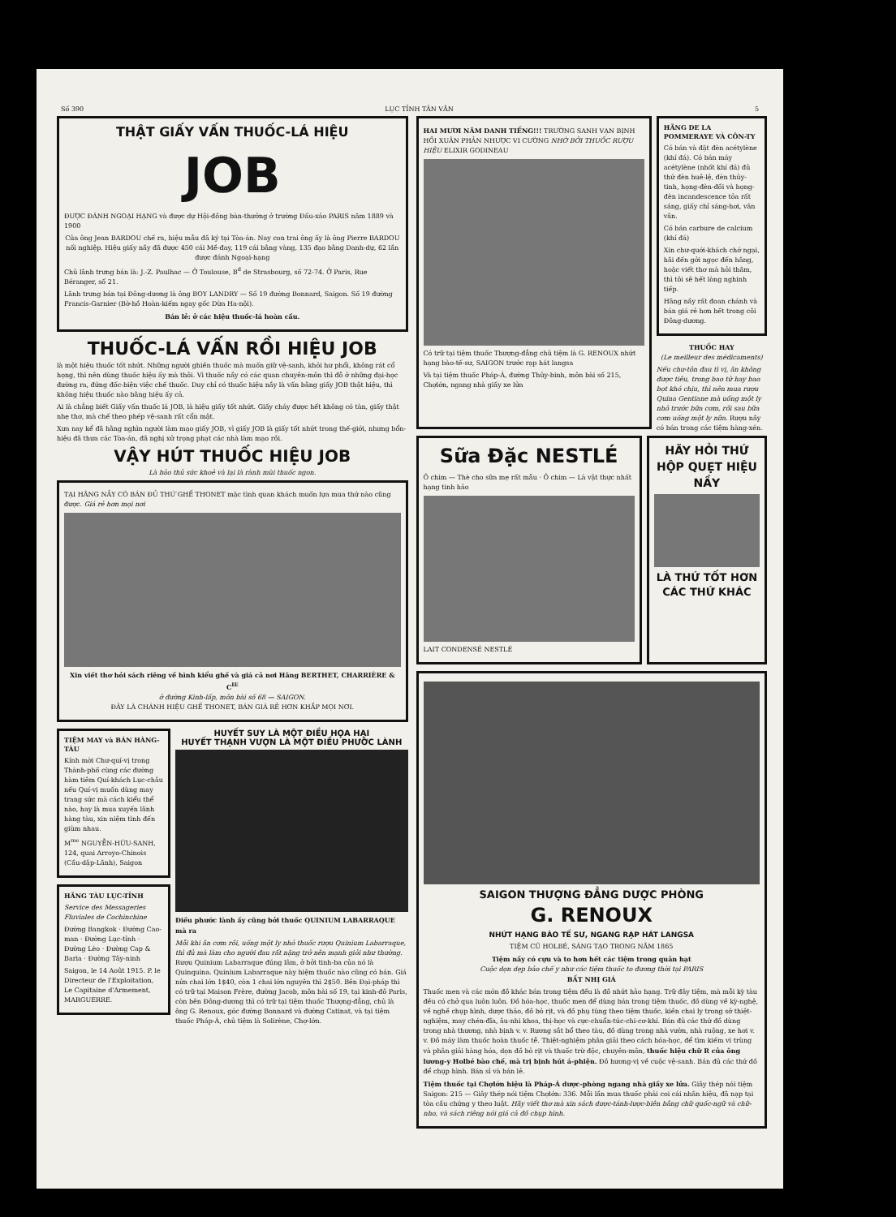Số 390 LỤC TỈNH TÂN VĂN 5
THẬT GIẤY VẤN THUỐC-LÁ HIỆU
JOB
ĐƯỢC ĐÁNH NGOẠI HẠNG và được dự Hội-đồng bàn-thưởng ở trường Đấu-xảo PARIS năm 1889 và 1900
Của ông Jean BARDOU chế ra, hiệu mẫu đã ký tại Tòa-án. Nay con trai ông ấy là ông Pierre BARDOU nối nghiệp. Hiệu giấy nầy đã được 450 cái Mề-đay, 119 cái bằng vàng, 135 đạo bằng Danh-dự, 62 lần được đánh Ngoại-hạng
Chủ lãnh trưng bán là: J.-Z. Paulhac — Ở Toulouse, B<sup>d</sup> de Strasbourg, số 72-74. Ở Paris, Rue Béranger, số 21.
Lãnh trưng bán tại Đông-dương là ông BOY LANDRY — Số 19 đường Bonnard, Saigon. Số 19 đường Francis-Garnier (Bờ-hồ Hoàn-kiếm ngay gốc Dừa Ha-nội).
Bán lẻ: ở các hiệu thuốc-lá hoàn cầu.
THUỐC-LÁ VẤN RỒI HIỆU JOB
là một hiệu thuốc tốt nhứt. Những người ghiền thuốc mà muốn giữ vệ-sanh, khỏi hư phổi, không rát cổ họng, thì nên dùng thuốc hiệu ấy mà thôi. Vì thuốc nầy có các quan chuyên-môn thì đỗ ở những đại-học đường ra, đứng đốc-biện việc chế thuốc. Duy chỉ có thuốc hiệu nầy là vấn bằng giấy JOB thật hiệu, thì không hiệu thuốc nào bằng hiệu ấy cả.
Ai là chẳng biết Giấy vấn thuốc lá JOB, là hiệu giấy tốt nhứt. Giấy cháy được hết không có tàn, giấy thật nhẹ thơ, mà chế theo phép vệ-sanh rất cẩn mật.
Xưa nay kể đã hằng nghìn người làm mạo giấy JOB, vì giấy JOB là giấy tốt nhứt trong thế-giới, nhưng bổn-hiệu đã thưa các Tòa-án, đã nghị xử trọng phạt các nhà làm mạo rồi.
VẬY HÚT THUỐC HIỆU JOB
Là bảo thủ sức khoẻ và lại là rành mùi thuốc ngon.
TẠI HÃNG NẦY CÓ BÁN ĐỦ THỨ GHẾ THONET mặc tình quan khách muốn lựa mua thứ nào cũng được. Giá rẻ hơn mọi nơi
Xin viết thơ hỏi sách riêng về hình kiểu ghế và giá cả nơi Hãng BERTHET, CHARRIÈRE & C<sup>IE</sup>
ở đường Kinh-lấp, môn bài số 68 — SAIGON.
ĐÂY LÀ CHÁNH HIỆU GHẾ THONET, BÁN GIÁ RẺ HƠN KHẮP MỌI NƠI.
TIỆM MAY và BÁN HÀNG-TÀU
Kính mời Chư-quí-vị trong Thành-phố cùng các đường hàm tiêm Quí-khách Lục-châu nếu Quí-vị muốn dùng may trang sức mà cách kiểu thể nào, hay là mua xuyến lãnh hàng tàu, xin niệm tình đến giùm nhau.
M<sup>me</sup> NGUYỄN-HỮU-SANH, 124, quai Arroyo-Chinois (Cầu-dập-Lãnh), Saigon
HÃNG TÀU LỤC-TỈNH
Service des Messageries Fluviales de Cochinchine
Đường Bangkok · Đường Cao-man · Đường Lục-tỉnh · Đường Lèo · Đường Cap & Baria · Đường Tây-ninh
Saigon, le 14 Août 1915. P. le Directeur de l'Exploitation, Le Capitaine d'Armement, MARGUERRE.
HUYẾT SUY LÀ MỘT ĐIỀU HỌA HẠI
HUYẾT THẠNH VƯỢN LÀ MỘT ĐIỀU PHƯỚC LÀNH
Điều phước lành ấy cũng bởi thuốc QUINIUM LABARRAQUE mà ra
Mỗi khi ăn cơm rồi, uống một ly nhỏ thuốc rượu Quinium Labarraque, thì đủ mà làm cho người đau rất nặng trở nên mạnh giỏi như thường. Rượu Quinium Labarraque đúng lâm, ở bởi tinh-ba của nó là Quinquina. Quinium Labarraque này hiệm thuốc nào cũng có bán. Giá nửa chai lớn 1$40, còn 1 chai lớn nguyên thì 2$50. Bên Đại-pháp thì có trữ tại Maison Frère, đường Jacob, môn bài số 19, tại kinh-đô Paris, còn bên Đông-dương thì có trữ tại tiệm thuốc Thượng-đẳng, chủ là ông G. Renoux, góc đường Bonnard và đường Catinat, và tại tiệm thuốc Pháp-Á, chủ tiệm là Solirène, Chợ-lớn.
HAI MƯƠI NĂM DANH TIẾNG!!! TRƯỜNG SANH VẠN BỊNH HỒI XUÂN PHẢN NHƯỢC VI CƯỜNG NHỜ BỞI THUỐC RƯỢU HIỆU ELIXIR GODINEAU
Có trữ tại tiệm thuốc Thượng-đẳng chủ tiệm là G. RENOUX nhứt hạng bào-tế-sư, SAIGON trước rạp hát langsa
Và tại tiệm thuốc Pháp-Á, đường Thủy-binh, môn bài số 215, Chợlớn, ngang nhà giấy xe lửa
HÃNG DE LA POMMERAYE VÀ CÔN-TY
Có bán và đặt đèn acétylène (khí đá). Có bán máy acétylène (nhốt khí đá) đủ thứ đèn huê-lệ, đèn thủy-tinh, họng-đèn-đồi và họng-đèn incandescence tỏa rất sáng, giấy chỉ sáng-hơi, vân vân.
Có bán carbure de calcium (khí đá)
Xin chư-quới-khách chớ ngại, hãi đến gởi ngọc đến hãng, hoặc viết thơ mà hỏi thăm, thì tôi sẽ hết lòng nghinh tiếp.
Hãng nầy rất đoan chánh và bán giá rẻ hơn hết trong cõi Đông-dương.
THUỐC HAY
(Le meilleur des médicaments)
Nếu chư-tôn đau tì vị, ăn không được tiêu, trong bao tử hay bao bọt khó chịu, thì nên mua rượu Quina Gentiane mà uống một ly nhỏ trước bữa cơm, rồi sau bữa cơm uống một ly nữa. Rượu nầy có bán trong các tiệm hàng-xén.
Sữa Đặc NESTLÉ
Ô chim — Thè cho sữa mẹ rất mẫu · Ô chim — Là vật thực nhất hạng tinh hảo
LAIT CONDENSÉ NESTLÉ
HÃY HỎI THỨ HỘP QUẸT HIỆU NẦY
LÀ THỨ TỐT HƠN CÁC THỨ KHÁC
SAIGON THƯỢNG ĐẲNG DƯỢC PHÒNG
G. RENOUX
NHỨT HẠNG BÀO TẾ SƯ, NGANG RẠP HÁT LANGSA
TIỆM CŨ HOLBÉ, SÁNG TẠO TRONG NĂM 1865
Tiệm nầy có cựu và to hơn hết các tiệm trong quản hạt
Cuộc dọn dẹp bảo chế y như các tiệm thuốc to đương thời tại PARIS
BẤT NHỊ GIÁ
Thuốc men và các món đồ khác bán trong tiệm đều là đồ nhứt hảo hạng. Trữ đây tiệm, mà mỗi kỳ tàu đều có chở qua luôn luôn. Đồ hóa-học, thuốc men để dùng bán trong tiệm thuốc, đồ dùng về kỳ-nghệ, về nghề chụp hình, dược thảo, đồ bỏ rịt, và đồ phụ tùng theo tiệm thuốc, kiền chai ly trong sở thiệt-nghiệm, may chén-đĩa, âu-nhi khoa, thị-học và cực-chuẩn-túc-chi-cơ-khí. Bán đủ các thứ đồ dùng trong nhà thương, nhà bịnh v. v. Rương sắt bổ theo tàu, đồ dùng trong nhà vườn, nhà ruộng, xe hơi v. v. Đồ máy làm thuốc hoàn thuốc tễ. Thiệt-nghiệm phân giải theo cách hóa-học, để tìm kiếm vi trùng và phân giải hàng hóa, dọn đồ bỏ rịt và thuốc trừ độc, chuyên-môn, thuốc hiệu chữ R của ông lương-y Holbé bào chế, mà trị bịnh hút á-phiện. Đồ hương-vị về cuộc vệ-sanh. Bán đủ các thứ đồ để chụp hình. Bán sỉ và bán lẻ.
Tiệm thuốc tại Chợlớn hiệu là Pháp-Á dược-phòng ngang nhà giấy xe lửa. Giây thép nói tiệm Saigon: 215 — Giây thép nói tiệm Chợlớn: 336. Mỗi lần mua thuốc phải coi cái nhãn hiệu, đã nạp tại tòa cầu chứng y theo luật. Hãy viết thơ mà xin sách dược-tánh-lược-biên bằng chữ quốc-ngữ và chữ-nho, và sách riêng nói giá cả đồ chụp hình.